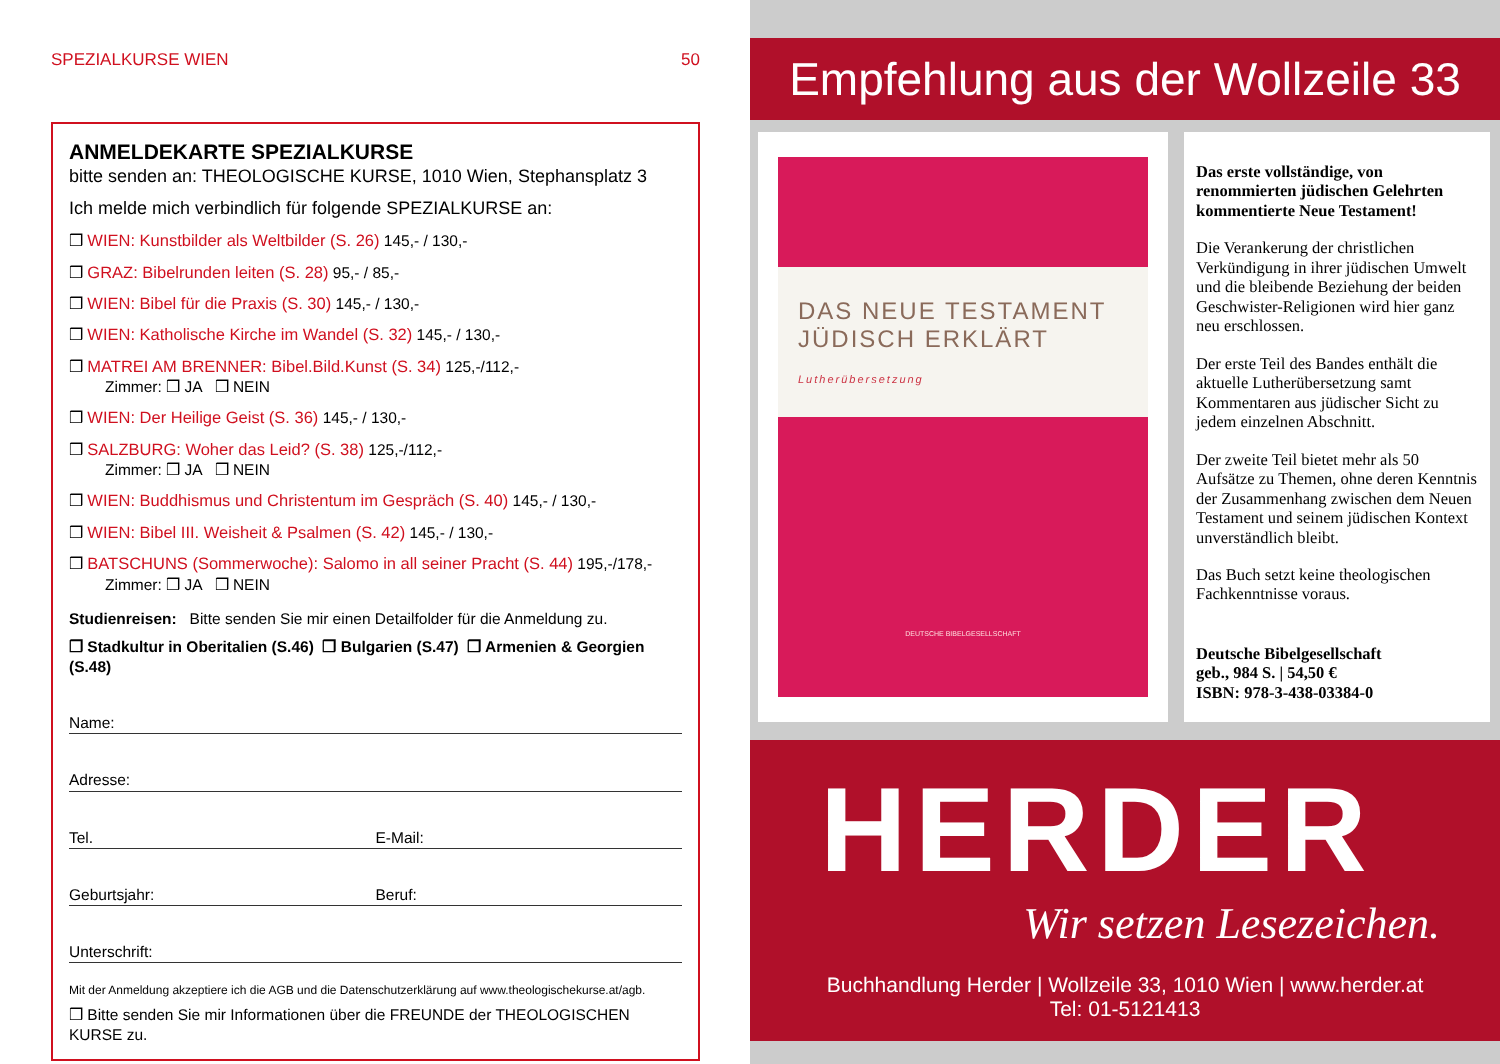SPEZIALKURSE WIEN 50
ANMELDEKARTE SPEZIALKURSE
bitte senden an: THEOLOGISCHE KURSE, 1010 Wien, Stephansplatz 3
Ich melde mich verbindlich für folgende SPEZIALKURSE an:
❒ WIEN: Kunstbilder als Weltbilder (S. 26) 145,- / 130,-
❒ GRAZ: Bibelrunden leiten (S. 28) 95,- / 85,-
❒ WIEN: Bibel für die Praxis (S. 30) 145,- / 130,-
❒ WIEN: Katholische Kirche im Wandel (S. 32) 145,- / 130,-
❒ MATREI AM BRENNER: Bibel.Bild.Kunst (S. 34) 125,-/112,-
Zimmer: ❒ JA ❒ NEIN
❒ WIEN: Der Heilige Geist (S. 36) 145,- / 130,-
❒ SALZBURG: Woher das Leid? (S. 38) 125,-/112,-
Zimmer: ❒ JA ❒ NEIN
❒ WIEN: Buddhismus und Christentum im Gespräch (S. 40) 145,- / 130,-
❒ WIEN: Bibel III. Weisheit & Psalmen (S. 42) 145,- / 130,-
❒ BATSCHUNS (Sommerwoche): Salomo in all seiner Pracht (S. 44) 195,-/178,-
Zimmer: ❒ JA ❒ NEIN
Studienreisen: Bitte senden Sie mir einen Detailfolder für die Anmeldung zu.
❒ Stadkultur in Oberitalien (S.46) ❒ Bulgarien (S.47) ❒ Armenien & Georgien (S.48)
Name:
Adresse:
Tel. E-Mail:
Geburtsjahr: Beruf:
Unterschrift:
Mit der Anmeldung akzeptiere ich die AGB und die Datenschutzerklärung auf www.theologischekurse.at/agb.
❒ Bitte senden Sie mir Informationen über die FREUNDE der THEOLOGISCHEN KURSE zu.
Empfehlung aus der Wollzeile 33
DAS NEUE TESTAMENT
JÜDISCH ERKLÄRT
Lutherübersetzung
DEUTSCHE BIBELGESELLSCHAFT
Das erste vollständige, von renommierten jüdischen Gelehrten kommentierte Neue Testament!
Die Verankerung der christlichen Verkündigung in ihrer jüdischen Umwelt und die bleibende Beziehung der beiden Geschwister-Religionen wird hier ganz neu erschlossen.
Der erste Teil des Bandes enthält die aktuelle Lutherübersetzung samt Kommentaren aus jüdischer Sicht zu jedem einzelnen Abschnitt.
Der zweite Teil bietet mehr als 50 Aufsätze zu Themen, ohne deren Kenntnis der Zusammenhang zwischen dem Neuen Testament und seinem jüdischen Kontext unverständlich bleibt.
Das Buch setzt keine theologischen Fachkenntnisse voraus.
Deutsche Bibelgesellschaft
geb., 984 S. | 54,50 €
ISBN: 978-3-438-03384-0
HERDER
Wir setzen Lesezeichen.
Buchhandlung Herder | Wollzeile 33, 1010 Wien | www.herder.at
Tel: 01-5121413